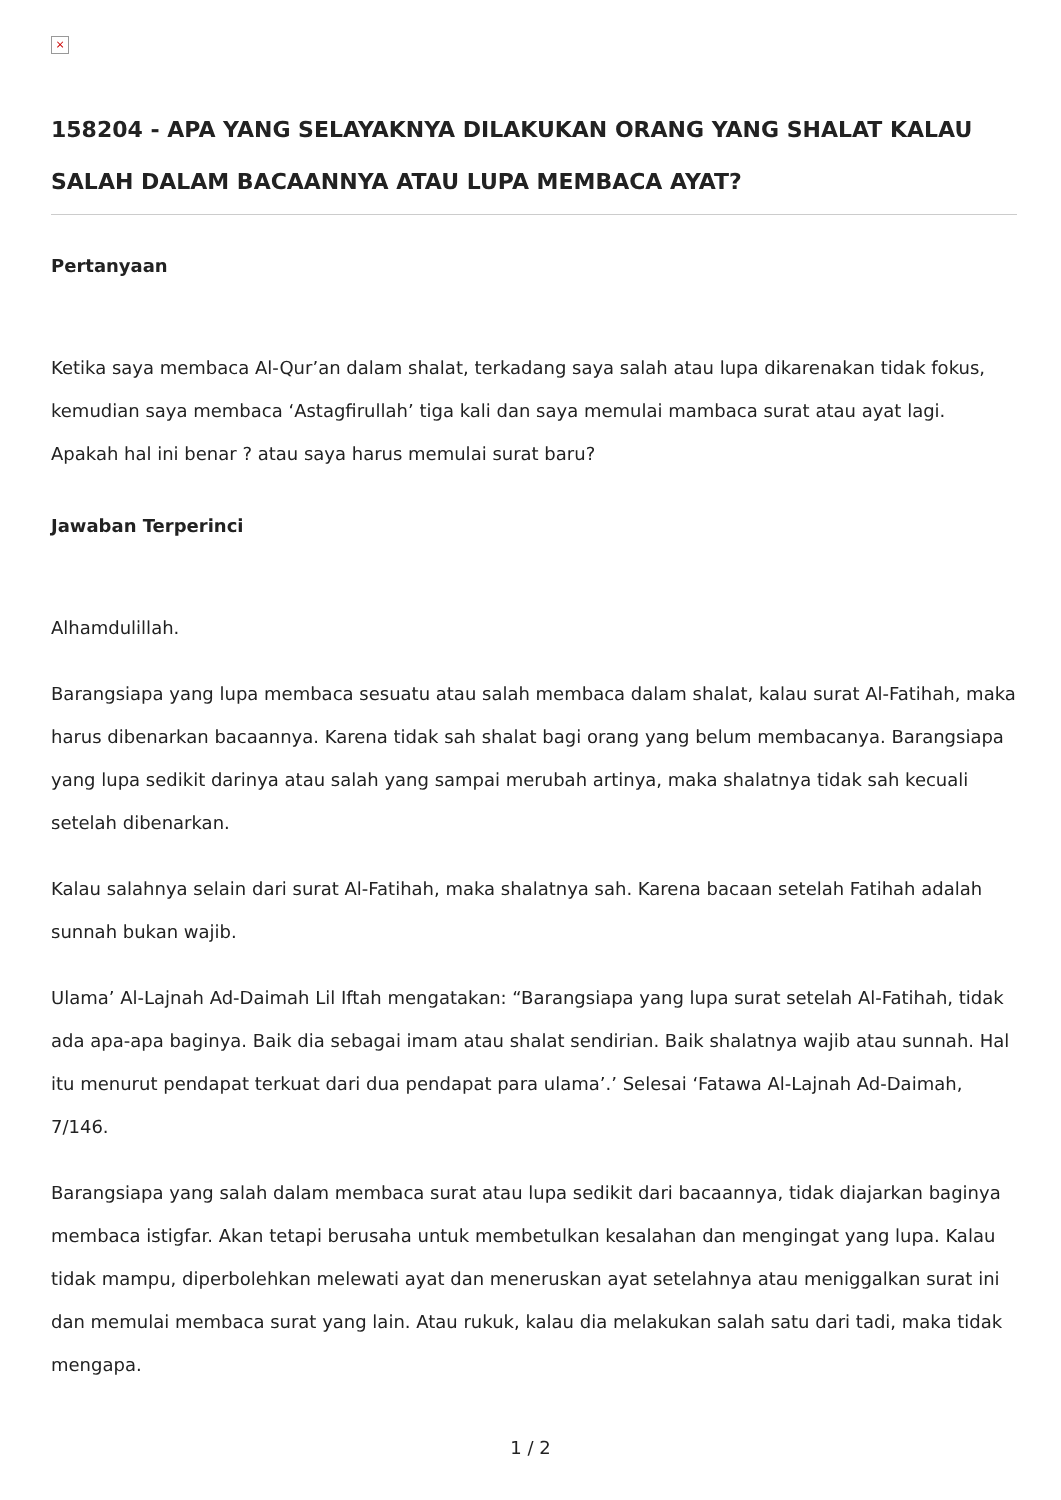×
158204 - APA YANG SELAYAKNYA DILAKUKAN ORANG YANG SHALAT KALAU SALAH DALAM BACAANNYA ATAU LUPA MEMBACA AYAT?
Pertanyaan
Ketika saya membaca Al-Qur’an dalam shalat, terkadang saya salah atau lupa dikarenakan tidak fokus, kemudian saya membaca ‘Astagfirullah’ tiga kali dan saya memulai mambaca surat atau ayat lagi. Apakah hal ini benar ? atau saya harus memulai surat baru?
Jawaban Terperinci
Alhamdulillah.
Barangsiapa yang lupa membaca sesuatu atau salah membaca dalam shalat, kalau surat Al-Fatihah, maka harus dibenarkan bacaannya. Karena tidak sah shalat bagi orang yang belum membacanya. Barangsiapa yang lupa sedikit darinya atau salah yang sampai merubah artinya, maka shalatnya tidak sah kecuali setelah dibenarkan.
Kalau salahnya selain dari surat Al-Fatihah, maka shalatnya sah. Karena bacaan setelah Fatihah adalah sunnah bukan wajib.
Ulama’ Al-Lajnah Ad-Daimah Lil Iftah mengatakan: “Barangsiapa yang lupa surat setelah Al-Fatihah, tidak ada apa-apa baginya. Baik dia sebagai imam atau shalat sendirian. Baik shalatnya wajib atau sunnah. Hal itu menurut pendapat terkuat dari dua pendapat para ulama’.’ Selesai ‘Fatawa Al-Lajnah Ad-Daimah, 7/146.
Barangsiapa yang salah dalam membaca surat atau lupa sedikit dari bacaannya, tidak diajarkan baginya membaca istigfar. Akan tetapi berusaha untuk membetulkan kesalahan dan mengingat yang lupa. Kalau tidak mampu, diperbolehkan melewati ayat dan meneruskan ayat setelahnya atau meniggalkan surat ini dan memulai membaca surat yang lain. Atau rukuk, kalau dia melakukan salah satu dari tadi, maka tidak mengapa.
1 / 2